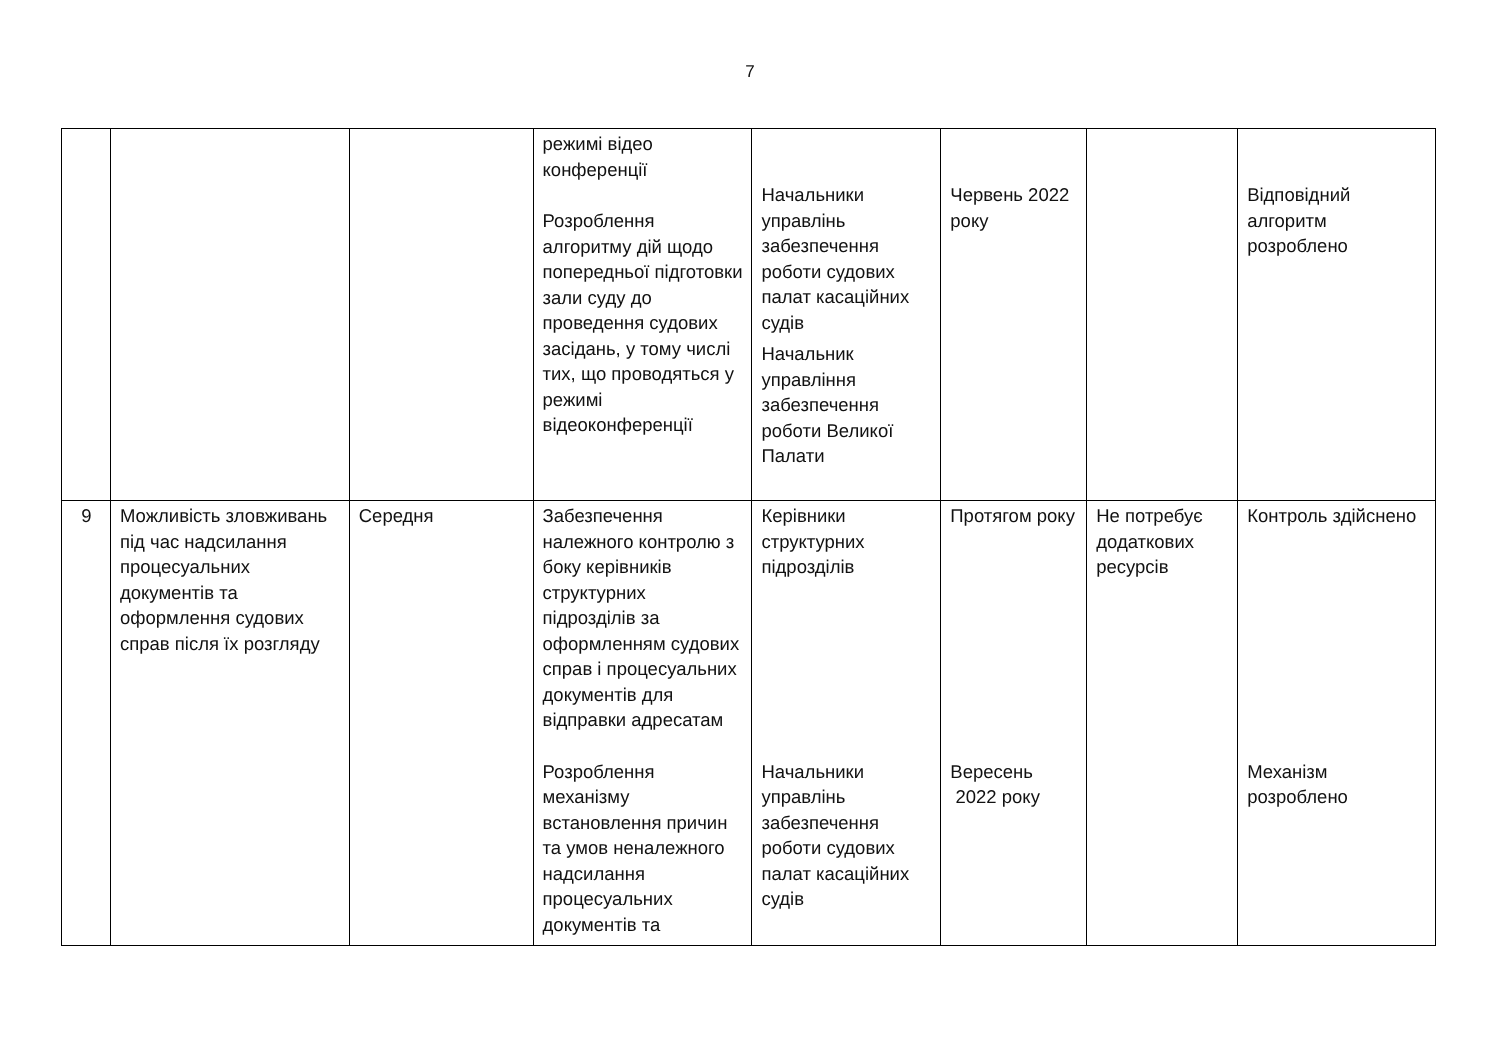7
| | | | режимі відео конференції Розроблення алгоритму дій щодо попередньої підготовки зали суду до проведення судових засідань, у тому числі тих, що проводяться у режимі відеоконференції | Начальники управлінь забезпечення роботи судових палат касаційних судів Начальник управління забезпечення роботи Великої Палати | Червень 2022 року | | Відповідний алгоритм розроблено |
| 9 | Можливість зловживань під час надсилання процесуальних документів та оформлення судових справ після їх розгляду | Середня | Забезпечення належного контролю з боку керівників структурних підрозділів за оформленням судових справ і процесуальних документів для відправки адресатам Розроблення механізму встановлення причин та умов неналежного надсилання процесуальних документів та | Керівники структурних підрозділів Начальники управлінь забезпечення роботи судових палат касаційних судів | Протягом року Вересень 2022 року | Не потребує додаткових ресурсів | Контроль здійснено Механізм розроблено |